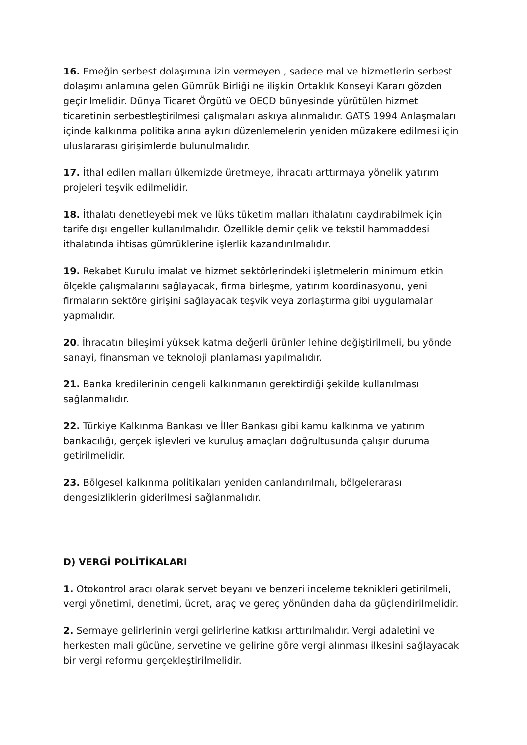16. Emeğin serbest dolaşımına izin vermeyen , sadece mal ve hizmetlerin serbest dolaşımı anlamına gelen Gümrük Birliği ne ilişkin Ortaklık Konseyi Kararı gözden geçirilmelidir. Dünya Ticaret Örgütü ve OECD bünyesinde yürütülen hizmet ticaretinin serbestleştirilmesi çalışmaları askıya alınmalıdır. GATS 1994 Anlaşmaları içinde kalkınma politikalarına aykırı düzenlemelerin yeniden müzakere edilmesi için uluslararası girişimlerde bulunulmalıdır.
17. İthal edilen malları ülkemizde üretmeye, ihracatı arttırmaya yönelik yatırım projeleri teşvik edilmelidir.
18. İthalatı denetleyebilmek ve lüks tüketim malları ithalatını caydırabilmek için tarife dışı engeller kullanılmalıdır. Özellikle demir çelik ve tekstil hammaddesi ithalatında ihtisas gümrüklerine işlerlik kazandırılmalıdır.
19. Rekabet Kurulu imalat ve hizmet sektörlerindeki işletmelerin minimum etkin ölçekle çalışmalarını sağlayacak, firma birleşme, yatırım koordinasyonu, yeni firmaların sektöre girişini sağlayacak teşvik veya zorlaştırma gibi uygulamalar yapmalıdır.
20. İhracatın bileşimi yüksek katma değerli ürünler lehine değiştirilmeli, bu yönde sanayi, finansman ve teknoloji planlaması yapılmalıdır.
21. Banka kredilerinin dengeli kalkınmanın gerektirdiği şekilde kullanılması sağlanmalıdır.
22. Türkiye Kalkınma Bankası ve İller Bankası gibi kamu kalkınma ve yatırım bankacılığı, gerçek işlevleri ve kuruluş amaçları doğrultusunda çalışır duruma getirilmelidir.
23. Bölgesel kalkınma politikaları yeniden canlandırılmalı, bölgelerarası dengesizliklerin giderilmesi sağlanmalıdır.
D) VERGİ POLİTİKALARI
1. Otokontrol aracı olarak servet beyanı ve benzeri inceleme teknikleri getirilmeli, vergi yönetimi, denetimi, ücret, araç ve gereç yönünden daha da güçlendirilmelidir.
2. Sermaye gelirlerinin vergi gelirlerine katkısı arttırılmalıdır. Vergi adaletini ve herkesten mali gücüne, servetine ve gelirine göre vergi alınması ilkesini sağlayacak bir vergi reformu gerçekleştirilmelidir.